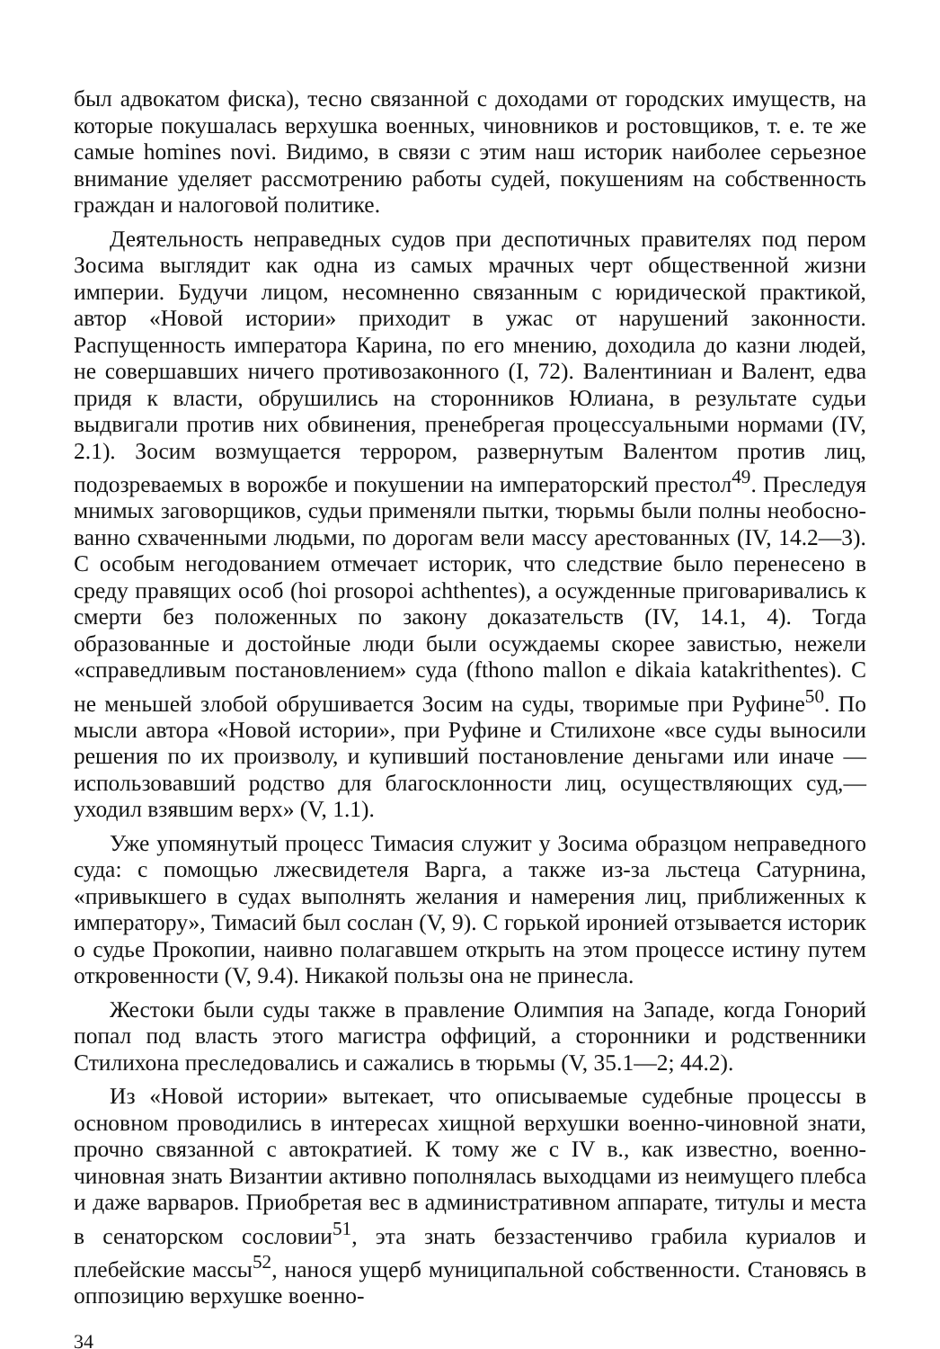был адвокатом фиска), тесно связанной с доходами от городских иму­ществ, на которые покушалась верхушка военных, чиновников и ростов­щиков, т. е. те же самые homines novi. Видимо, в связи с этим наш историк наиболее серьезное внимание уделяет рассмотрению работы судей, покушениям на собственность граждан и налоговой политике.
Деятельность неправедных судов при деспотичных правителях под пером Зосима выглядит как одна из самых мрачных черт общественной жизни империи. Будучи лицом, несомненно связанным с юридической практикой, автор «Новой истории» приходит в ужас от нарушений законности. Распущенность императора Карина, по его мнению, дохо­дила до казни людей, не совершавших ничего противозаконного (I, 72). Валентиниан и Валент, едва придя к власти, обрушились на сторонни­ков Юлиана, в результате судьи выдвигали против них обвинения, пренебрегая процессуальными нормами (IV, 2.1). Зосим возмущается террором, развернутым Валентом против лиц, подозреваемых в ворожбе и покушении на императорский престол<sup>49</sup>. Преследуя мнимых заговорщиков, судьи применяли пытки, тюрьмы были полны необосно­ванно схваченными людьми, по дорогам вели массу арестованных (IV, 14.2—3). С особым негодованием отмечает историк, что следствие было перенесено в среду правящих особ (hoi prosopoi achthentes), а осу­жденные приговаривались к смерти без положенных по закону доказа­тельств (IV, 14.1, 4). Тогда образованные и достойные люди были осуждаемы скорее завистью, нежели «справедливым постановлением» суда (fthono mallon e dikaia katakrithentes). С не меньшей злобой обрушивается Зосим на суды, творимые при Руфине<sup>50</sup>. По мысли автора «Новой истории», при Руфине и Стилихоне «все суды выносили решения по их произволу, и купивший постановление деньгами или иначе — использовавший родство для благосклонности лиц, осуществляющих суд,— уходил взявшим верх» (V, 1.1).
Уже упомянутый процесс Тимасия служит у Зосима образцом неправедного суда: с помощью лжесвидетеля Варга, а также из-за льстеца Сатурнина, «привыкшего в судах выполнять желания и наме­рения лиц, приближенных к императору», Тимасий был сослан (V, 9). С горькой иронией отзывается историк о судье Прокопии, наивно полагавшем открыть на этом процессе истину путем откровенности (V, 9.4). Никакой пользы она не принесла.
Жестоки были суды также в правление Олимпия на Западе, когда Гонорий попал под власть этого магистра оффиций, а сторонники и родственники Стилихона преследовались и сажались в тюрьмы (V, 35.1—2; 44.2).
Из «Новой истории» вытекает, что описываемые судебные процессы в основном проводились в интересах хищной верхушки военно-чиновной знати, прочно связанной с автократией. К тому же с IV в., как известно, военно-чиновная знать Византии активно пополнялась выходцами из неимущего плебса и даже варваров. Приобретая вес в административ­ном аппарате, титулы и места в сенаторском сословии<sup>51</sup>, эта знать беззастенчиво грабила куриалов и плебейские массы<sup>52</sup>, нанося ущерб муниципальной собственности. Становясь в оппозицию верхушке военно-
34